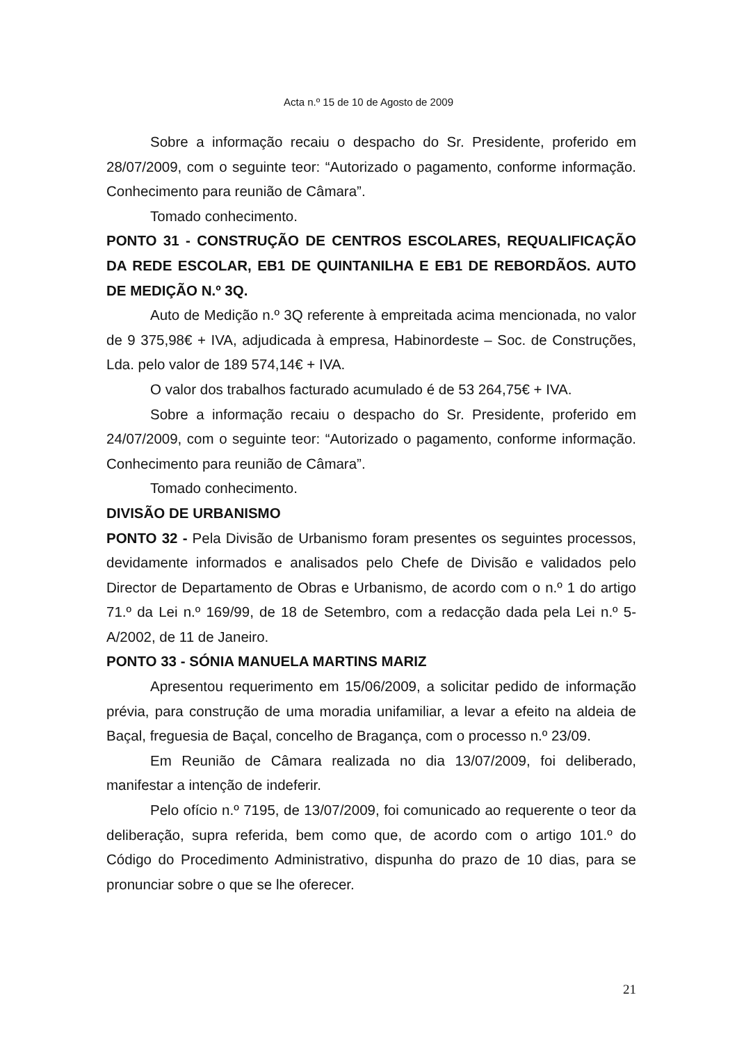Acta n.º 15 de 10 de Agosto de 2009
Sobre a informação recaiu o despacho do Sr. Presidente, proferido em 28/07/2009, com o seguinte teor: “Autorizado o pagamento, conforme informação. Conhecimento para reunião de Câmara”.
Tomado conhecimento.
PONTO 31 - CONSTRUÇÃO DE CENTROS ESCOLARES, REQUALIFICAÇÃO DA REDE ESCOLAR, EB1 DE QUINTANILHA E EB1 DE REBORDÃOS. AUTO DE MEDIÇÃO N.º 3Q.
Auto de Medição n.º 3Q referente à empreitada acima mencionada, no valor de 9 375,98€ + IVA, adjudicada à empresa, Habinordeste – Soc. de Construções, Lda. pelo valor de 189 574,14€ + IVA.
O valor dos trabalhos facturado acumulado é de 53 264,75€ + IVA.
Sobre a informação recaiu o despacho do Sr. Presidente, proferido em 24/07/2009, com o seguinte teor: “Autorizado o pagamento, conforme informação. Conhecimento para reunião de Câmara”.
Tomado conhecimento.
DIVISÃO DE URBANISMO
PONTO 32 - Pela Divisão de Urbanismo foram presentes os seguintes processos, devidamente informados e analisados pelo Chefe de Divisão e validados pelo Director de Departamento de Obras e Urbanismo, de acordo com o n.º 1 do artigo 71.º da Lei n.º 169/99, de 18 de Setembro, com a redacção dada pela Lei n.º 5-A/2002, de 11 de Janeiro.
PONTO 33 - SÓNIA MANUELA MARTINS MARIZ
Apresentou requerimento em 15/06/2009, a solicitar pedido de informação prévia, para construção de uma moradia unifamiliar, a levar a efeito na aldeia de Baçal, freguesia de Baçal, concelho de Bragança, com o processo n.º 23/09.
Em Reunião de Câmara realizada no dia 13/07/2009, foi deliberado, manifestar a intenção de indeferir.
Pelo ofício n.º 7195, de 13/07/2009, foi comunicado ao requerente o teor da deliberação, supra referida, bem como que, de acordo com o artigo 101.º do Código do Procedimento Administrativo, dispunha do prazo de 10 dias, para se pronunciar sobre o que se lhe oferecer.
21